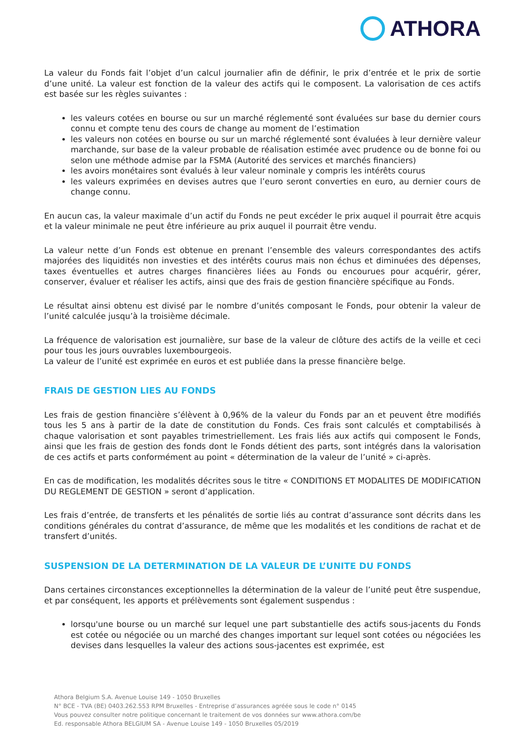ATHORA
La valeur du Fonds fait l’objet d’un calcul journalier afin de définir, le prix d’entrée et le prix de sortie d’une unité. La valeur est fonction de la valeur des actifs qui le composent. La valorisation de ces actifs est basée sur les règles suivantes :
les valeurs cotées en bourse ou sur un marché réglementé sont évaluées sur base du dernier cours connu et compte tenu des cours de change au moment de l’estimation
les valeurs non cotées en bourse ou sur un marché réglementé sont évaluées à leur dernière valeur marchande, sur base de la valeur probable de réalisation estimée avec prudence ou de bonne foi ou selon une méthode admise par la FSMA (Autorité des services et marchés financiers)
les avoirs monétaires sont évalués à leur valeur nominale y compris les intérêts courus
les valeurs exprimées en devises autres que l’euro seront converties en euro, au dernier cours de change connu.
En aucun cas, la valeur maximale d’un actif du Fonds ne peut excéder le prix auquel il pourrait être acquis et la valeur minimale ne peut être inférieure au prix auquel il pourrait être vendu.
La valeur nette d’un Fonds est obtenue en prenant l’ensemble des valeurs correspondantes des actifs majorées des liquidités non investies et des intérêts courus mais non échus et diminuées des dépenses, taxes éventuelles et autres charges financières liées au Fonds ou encourues pour acquérir, gérer, conserver, évaluer et réaliser les actifs, ainsi que des frais de gestion financière spécifique au Fonds.
Le résultat ainsi obtenu est divisé par le nombre d’unités composant le Fonds, pour obtenir la valeur de l’unité calculée jusqu’à la troisième décimale.
La fréquence de valorisation est journalière, sur base de la valeur de clôture des actifs de la veille et ceci pour tous les jours ouvrables luxembourgeois.
La valeur de l’unité est exprimée en euros et est publiée dans la presse financière belge.
FRAIS DE GESTION LIES AU FONDS
Les frais de gestion financière s’élèvent à 0,96% de la valeur du Fonds par an et peuvent être modifiés tous les 5 ans à partir de la date de constitution du Fonds. Ces frais sont calculés et comptabilisés à chaque valorisation et sont payables trimestriellement. Les frais liés aux actifs qui composent le Fonds, ainsi que les frais de gestion des fonds dont le Fonds détient des parts, sont intégrés dans la valorisation de ces actifs et parts conformément au point « détermination de la valeur de l’unité » ci-après.
En cas de modification, les modalités décrites sous le titre « CONDITIONS ET MODALITES DE MODIFICATION DU REGLEMENT DE GESTION » seront d’application.
Les frais d’entrée, de transferts et les pénalités de sortie liés au contrat d’assurance sont décrits dans les conditions générales du contrat d’assurance, de même que les modalités et les conditions de rachat et de transfert d’unités.
SUSPENSION DE LA DETERMINATION DE LA VALEUR DE L’UNITE DU FONDS
Dans certaines circonstances exceptionnelles la détermination de la valeur de l’unité peut être suspendue, et par conséquent, les apports et prélèvements sont également suspendus :
lorsqu'une bourse ou un marché sur lequel une part substantielle des actifs sous-jacents du Fonds est cotée ou négociée ou un marché des changes important sur lequel sont cotées ou négociées les devises dans lesquelles la valeur des actions sous-jacentes est exprimée, est
Athora Belgium S.A. Avenue Louise 149 - 1050 Bruxelles
N° BCE - TVA (BE) 0403.262.553 RPM Bruxelles - Entreprise d’assurances agréée sous le code n° 0145
Vous pouvez consulter notre politique concernant le traitement de vos données sur www.athora.com/be
Ed. responsable Athora BELGIUM SA - Avenue Louise 149 - 1050 Bruxelles 05/2019